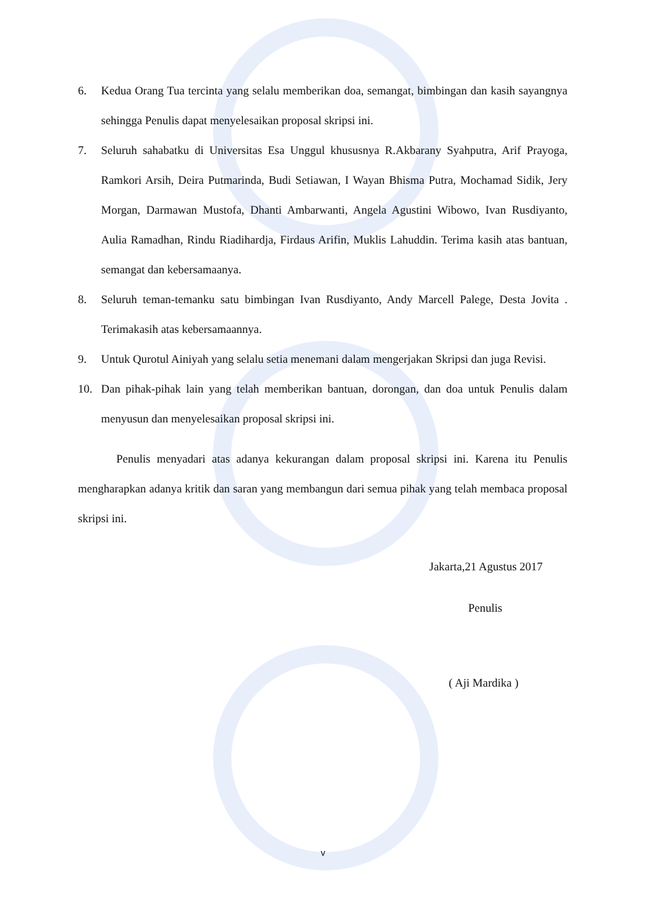6. Kedua Orang Tua tercinta yang selalu memberikan doa, semangat, bimbingan dan kasih sayangnya sehingga Penulis dapat menyelesaikan proposal skripsi ini.
7. Seluruh sahabatku di Universitas Esa Unggul khususnya R.Akbarany Syahputra, Arif Prayoga, Ramkori Arsih, Deira Putmarinda, Budi Setiawan, I Wayan Bhisma Putra, Mochamad Sidik, Jery Morgan, Darmawan Mustofa, Dhanti Ambarwanti, Angela Agustini Wibowo, Ivan Rusdiyanto, Aulia Ramadhan, Rindu Riadihardja, Firdaus Arifin, Muklis Lahuddin. Terima kasih atas bantuan, semangat dan kebersamaanya.
8. Seluruh teman-temanku satu bimbingan Ivan Rusdiyanto, Andy Marcell Palege, Desta Jovita . Terimakasih atas kebersamaannya.
9. Untuk Qurotul Ainiyah yang selalu setia menemani dalam mengerjakan Skripsi dan juga Revisi.
10. Dan pihak-pihak lain yang telah memberikan bantuan, dorongan, dan doa untuk Penulis dalam menyusun dan menyelesaikan proposal skripsi ini.
Penulis menyadari atas adanya kekurangan dalam proposal skripsi ini. Karena itu Penulis mengharapkan adanya kritik dan saran yang membangun dari semua pihak yang telah membaca proposal skripsi ini.
Jakarta,21 Agustus 2017
Penulis
( Aji Mardika )
v